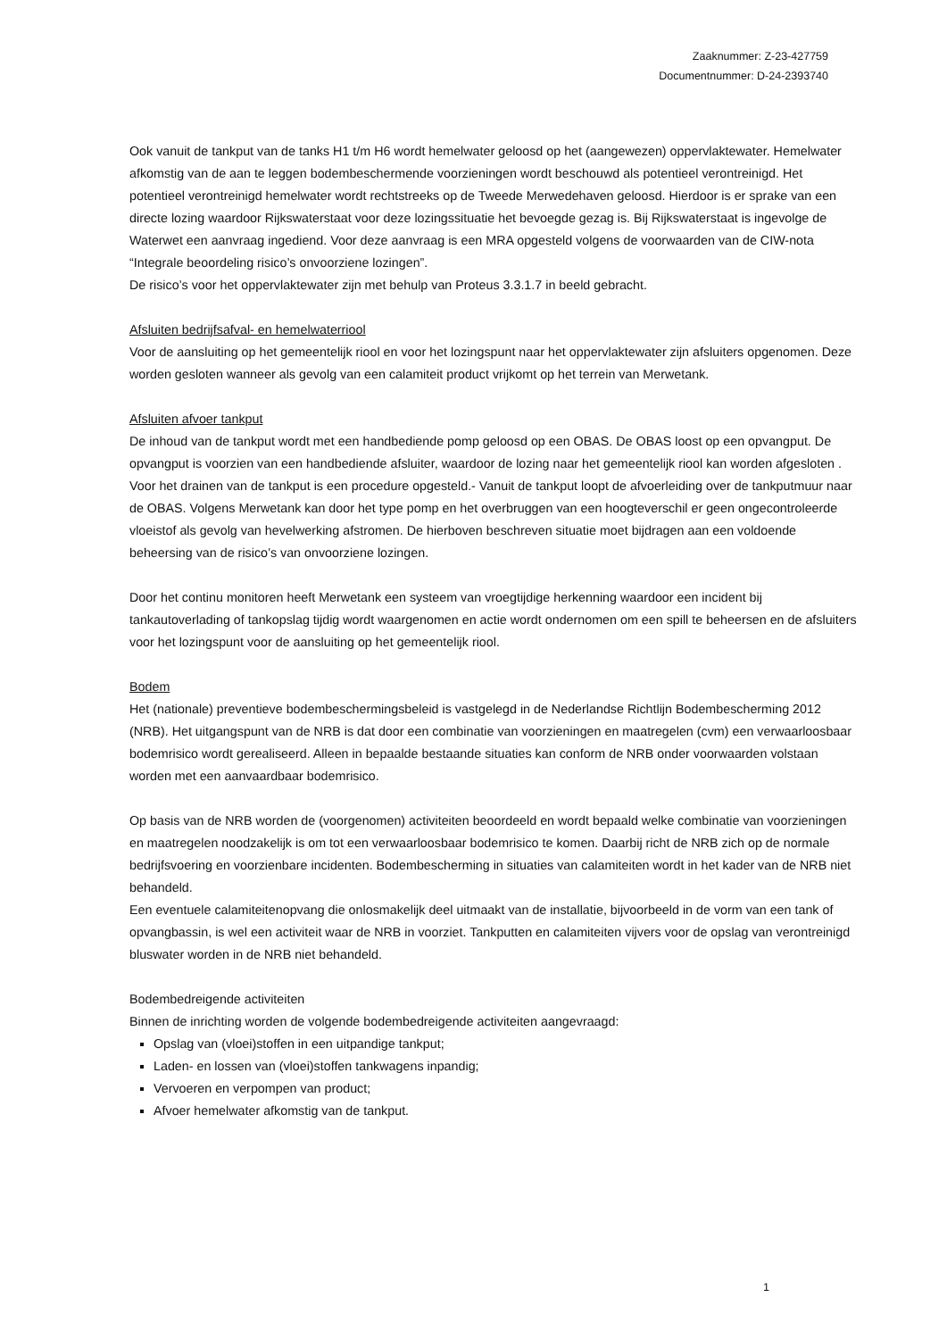Zaaknummer: Z-23-427759
Documentnummer: D-24-2393740
Ook vanuit de tankput van de tanks H1 t/m H6 wordt hemelwater geloosd op het (aangewezen) oppervlaktewater. Hemelwater afkomstig van de aan te leggen bodembeschermende voorzieningen wordt beschouwd als potentieel verontreinigd. Het potentieel verontreinigd hemelwater wordt rechtstreeks op de Tweede Merwedehaven geloosd. Hierdoor is er sprake van een directe lozing waardoor Rijkswaterstaat voor deze lozingssituatie het bevoegde gezag is. Bij Rijkswaterstaat is ingevolge de Waterwet een aanvraag ingediend. Voor deze aanvraag is een MRA opgesteld volgens de voorwaarden van de CIW-nota “Integrale beoordeling risico’s onvoorziene lozingen”.
De risico’s voor het oppervlaktewater zijn met behulp van Proteus 3.3.1.7 in beeld gebracht.
Afsluiten bedrijfsafval- en hemelwaterriool
Voor de aansluiting op het gemeentelijk riool en voor het lozingspunt naar het oppervlaktewater zijn afsluiters opgenomen. Deze worden gesloten wanneer als gevolg van een calamiteit product vrijkomt op het terrein van Merwetank.
Afsluiten afvoer tankput
De inhoud van de tankput wordt met een handbediende pomp geloosd op een OBAS. De OBAS loost op een opvangput. De opvangput is voorzien van een handbediende afsluiter, waardoor de lozing naar het gemeentelijk riool kan worden afgesloten . Voor het drainen van de tankput is een procedure opgesteld.- Vanuit de tankput loopt de afvoerleiding over de tankputmuur naar de OBAS. Volgens Merwetank kan door het type pomp en het overbruggen van een hoogteverschil er geen ongecontroleerde vloeistof als gevolg van hevelwerking afstromen. De hierboven beschreven situatie moet bijdragen aan een voldoende beheersing van de risico’s van onvoorziene lozingen.
Door het continu monitoren heeft Merwetank een systeem van vroegtijdige herkenning waardoor een incident bij tankautoverlading of tankopslag tijdig wordt waargenomen en actie wordt ondernomen om een spill te beheersen en de afsluiters voor het lozingspunt voor de aansluiting op het gemeentelijk riool.
Bodem
Het (nationale) preventieve bodembeschermingsbeleid is vastgelegd in de Nederlandse Richtlijn Bodembescherming 2012 (NRB). Het uitgangspunt van de NRB is dat door een combinatie van voorzieningen en maatregelen (cvm) een verwaarloosbaar bodemrisico wordt gerealiseerd. Alleen in bepaalde bestaande situaties kan conform de NRB onder voorwaarden volstaan worden met een aanvaardbaar bodemrisico.
Op basis van de NRB worden de (voorgenomen) activiteiten beoordeeld en wordt bepaald welke combinatie van voorzieningen en maatregelen noodzakelijk is om tot een verwaarloosbaar bodemrisico te komen. Daarbij richt de NRB zich op de normale bedrijfsvoering en voorzienbare incidenten. Bodembescherming in situaties van calamiteiten wordt in het kader van de NRB niet behandeld.
Een eventuele calamiteitenopvang die onlosmakelijk deel uitmaakt van de installatie, bijvoorbeeld in de vorm van een tank of opvangbassin, is wel een activiteit waar de NRB in voorziet. Tankputten en calamiteiten vijvers voor de opslag van verontreinigd bluswater worden in de NRB niet behandeld.
Bodembedreigende activiteiten
Binnen de inrichting worden de volgende bodembedreigende activiteiten aangevraagd:
Opslag van (vloei)stoffen in een uitpandige tankput;
Laden- en lossen van (vloei)stoffen tankwagens inpandig;
Vervoeren en verpompen van product;
Afvoer hemelwater afkomstig van de tankput.
1